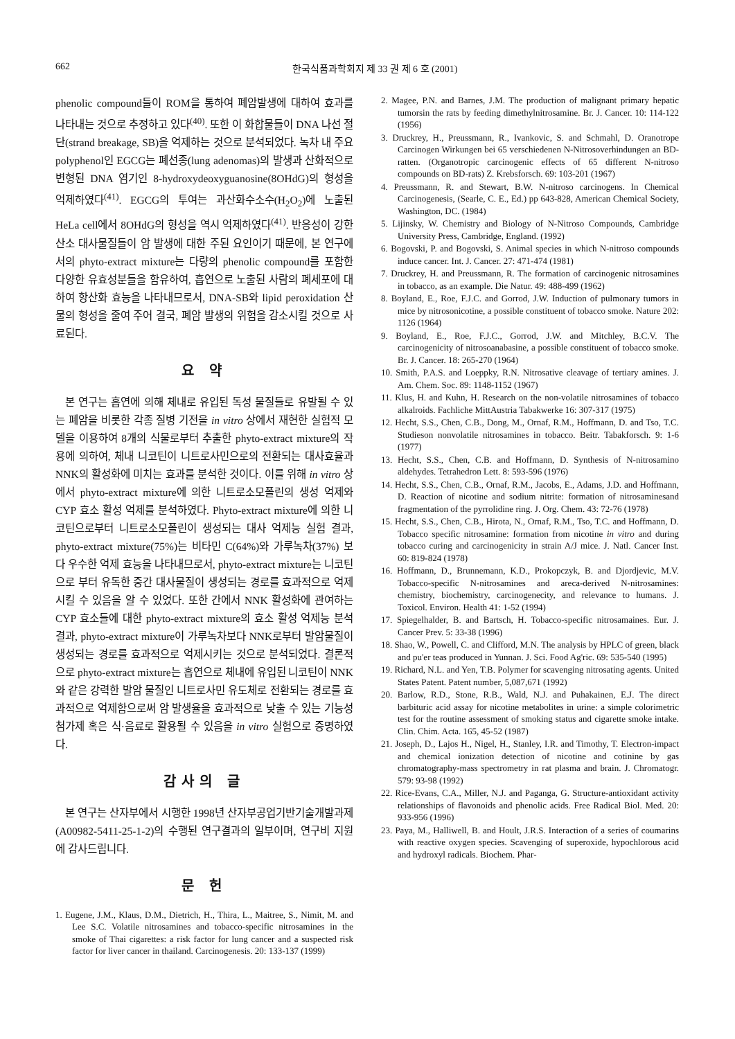662 한국식품과학회지 제 33 권 제 6 호 (2001)
phenolic compound들이 ROM을 통하여 폐암발생에 대하여 효과를 나타내는 것으로 추정하고 있다<sup>(40)</sup>. 또한 이 화합물들이 DNA 나선 절단(strand breakage, SB)을 억제하는 것으로 분석되었다. 녹차 내 주요 polyphenol인 EGCG는 폐선종(lung adenomas)의 발생과 산화적으로 변형된 DNA 염기인 8-hydroxydeoxyguanosine(8OHdG)의 형성을 억제하였다<sup>(41)</sup>. EGCG의 투여는 과산화수소수(H<sub>2</sub>O<sub>2</sub>)에 노출된 HeLa cell에서 8OHdG의 형성을 역시 억제하였다<sup>(41)</sup>. 반응성이 강한 산소 대사물질들이 암 발생에 대한 주된 요인이기 때문에, 본 연구에서의 phyto-extract mixture는 다량의 phenolic compound를 포함한 다양한 유효성분들을 함유하여, 흡연으로 노출된 사람의 폐세포에 대하여 항산화 효능을 나타내므로서, DNA-SB와 lipid peroxidation 산물의 형성을 줄여 주어 결국, 폐암 발생의 위험을 감소시킬 것으로 사료된다.
요 약
본 연구는 흡연에 의해 체내로 유입된 독성 물질들로 유발될 수 있는 폐암을 비롯한 각종 질병 기전을 in vitro 상에서 재현한 실험적 모델을 이용하여 8개의 식물로부터 추출한 phyto-extract mixture의 작용에 의하여, 체내 니코틴이 니트로사민으로의 전환되는 대사효율과 NNK의 활성화에 미치는 효과를 분석한 것이다. 이를 위해 in vitro 상에서 phyto-extract mixture에 의한 니트로소모폴린의 생성 억제와 CYP 효소 활성 억제를 분석하였다. Phyto-extract mixture에 의한 니코틴으로부터 니트로소모폴린이 생성되는 대사 억제능 실험 결과, phyto-extract mixture(75%)는 비타민 C(64%)와 가루녹차(37%) 보다 우수한 억제 효능을 나타내므로서, phyto-extract mixture는 니코틴으로 부터 유독한 중간 대사물질이 생성되는 경로를 효과적으로 억제시킬 수 있음을 알 수 있었다. 또한 간에서 NNK 활성화에 관여하는 CYP 효소들에 대한 phyto-extract mixture의 효소 활성 억제능 분석 결과, phyto-extract mixture이 가루녹차보다 NNK로부터 발암물질이 생성되는 경로를 효과적으로 억제시키는 것으로 분석되었다. 결론적으로 phyto-extract mixture는 흡연으로 체내에 유입된 니코틴이 NNK와 같은 강력한 발암 물질인 니트로사민 유도체로 전환되는 경로를 효과적으로 억제함으로써 암 발생율을 효과적으로 낮출 수 있는 기능성 첨가제 혹은 식·음료로 활용될 수 있음을 in vitro 실험으로 증명하였다.
감사의 글
본 연구는 산자부에서 시행한 1998년 산자부공업기반기술개발과제(A00982-5411-25-1-2)의 수행된 연구결과의 일부이며, 연구비 지원에 감사드립니다.
문 헌
1. Eugene, J.M., Klaus, D.M., Dietrich, H., Thira, L., Maitree, S., Nimit, M. and Lee S.C. Volatile nitrosamines and tobacco-specific nitrosamines in the smoke of Thai cigarettes: a risk factor for lung cancer and a suspected risk factor for liver cancer in thailand. Carcinogenesis. 20: 133-137 (1999)
2. Magee, P.N. and Barnes, J.M. The production of malignant primary hepatic tumorsin the rats by feeding dimethylnitrosamine. Br. J. Cancer. 10: 114-122 (1956)
3. Druckrey, H., Preussmann, R., Ivankovic, S. and Schmahl, D. Oranotrope Carcinogen Wirkungen bei 65 verschiedenen N-Nitrosoverhindungen an BD-ratten. (Organotropic carcinogenic effects of 65 different N-nitroso compounds on BD-rats) Z. Krebsforsch. 69: 103-201 (1967)
4. Preussmann, R. and Stewart, B.W. N-nitroso carcinogens. In Chemical Carcinogenesis, (Searle, C. E., Ed.) pp 643-828, American Chemical Society, Washington, DC. (1984)
5. Lijinsky, W. Chemistry and Biology of N-Nitroso Compounds, Cambridge University Press, Cambridge, England. (1992)
6. Bogovski, P. and Bogovski, S. Animal species in which N-nitroso compounds induce cancer. Int. J. Cancer. 27: 471-474 (1981)
7. Druckrey, H. and Preussmann, R. The formation of carcinogenic nitrosamines in tobacco, as an example. Die Natur. 49: 488-499 (1962)
8. Boyland, E., Roe, F.J.C. and Gorrod, J.W. Induction of pulmonary tumors in mice by nitrosonicotine, a possible constituent of tobacco smoke. Nature 202: 1126 (1964)
9. Boyland, E., Roe, F.J.C., Gorrod, J.W. and Mitchley, B.C.V. The carcinogenicity of nitrosoanabasine, a possible constituent of tobacco smoke. Br. J. Cancer. 18: 265-270 (1964)
10. Smith, P.A.S. and Loeppky, R.N. Nitrosative cleavage of tertiary amines. J. Am. Chem. Soc. 89: 1148-1152 (1967)
11. Klus, H. and Kuhn, H. Research on the non-volatile nitrosamines of tobacco alkalroids. Fachliche MittAustria Tabakwerke 16: 307-317 (1975)
12. Hecht, S.S., Chen, C.B., Dong, M., Ornaf, R.M., Hoffmann, D. and Tso, T.C. Studieson nonvolatile nitrosamines in tobacco. Beitr. Tabakforsch. 9: 1-6 (1977)
13. Hecht, S.S., Chen, C.B. and Hoffmann, D. Synthesis of N-nitrosamino aldehydes. Tetrahedron Lett. 8: 593-596 (1976)
14. Hecht, S.S., Chen, C.B., Ornaf, R.M., Jacobs, E., Adams, J.D. and Hoffmann, D. Reaction of nicotine and sodium nitrite: formation of nitrosaminesand fragmentation of the pyrrolidine ring. J. Org. Chem. 43: 72-76 (1978)
15. Hecht, S.S., Chen, C.B., Hirota, N., Ornaf, R.M., Tso, T.C. and Hoffmann, D. Tobacco specific nitrosamine: formation from nicotine in vitro and during tobacco curing and carcinogenicity in strain A/J mice. J. Natl. Cancer Inst. 60: 819-824 (1978)
16. Hoffmann, D., Brunnemann, K.D., Prokopczyk, B. and Djordjevic, M.V. Tobacco-specific N-nitrosamines and areca-derived N-nitrosamines: chemistry, biochemistry, carcinogenecity, and relevance to humans. J. Toxicol. Environ. Health 41: 1-52 (1994)
17. Spiegelhalder, B. and Bartsch, H. Tobacco-specific nitrosamaines. Eur. J. Cancer Prev. 5: 33-38 (1996)
18. Shao, W., Powell, C. and Clifford, M.N. The analysis by HPLC of green, black and pu'er teas produced in Yunnan. J. Sci. Food Ag'ric. 69: 535-540 (1995)
19. Richard, N.L. and Yen, T.B. Polymer for scavenging nitrosating agents. United States Patent. Patent number, 5,087,671 (1992)
20. Barlow, R.D., Stone, R.B., Wald, N.J. and Puhakainen, E.J. The direct barbituric acid assay for nicotine metabolites in urine: a simple colorimetric test for the routine assessment of smoking status and cigarette smoke intake. Clin. Chim. Acta. 165, 45-52 (1987)
21. Joseph, D., Lajos H., Nigel, H., Stanley, I.R. and Timothy, T. Electron-impact and chemical ionization detection of nicotine and cotinine by gas chromatography-mass spectrometry in rat plasma and brain. J. Chromatogr. 579: 93-98 (1992)
22. Rice-Evans, C.A., Miller, N.J. and Paganga, G. Structure-antioxidant activity relationships of flavonoids and phenolic acids. Free Radical Biol. Med. 20: 933-956 (1996)
23. Paya, M., Halliwell, B. and Hoult, J.R.S. Interaction of a series of coumarins with reactive oxygen species. Scavenging of superoxide, hypochlorous acid and hydroxyl radicals. Biochem. Phar-